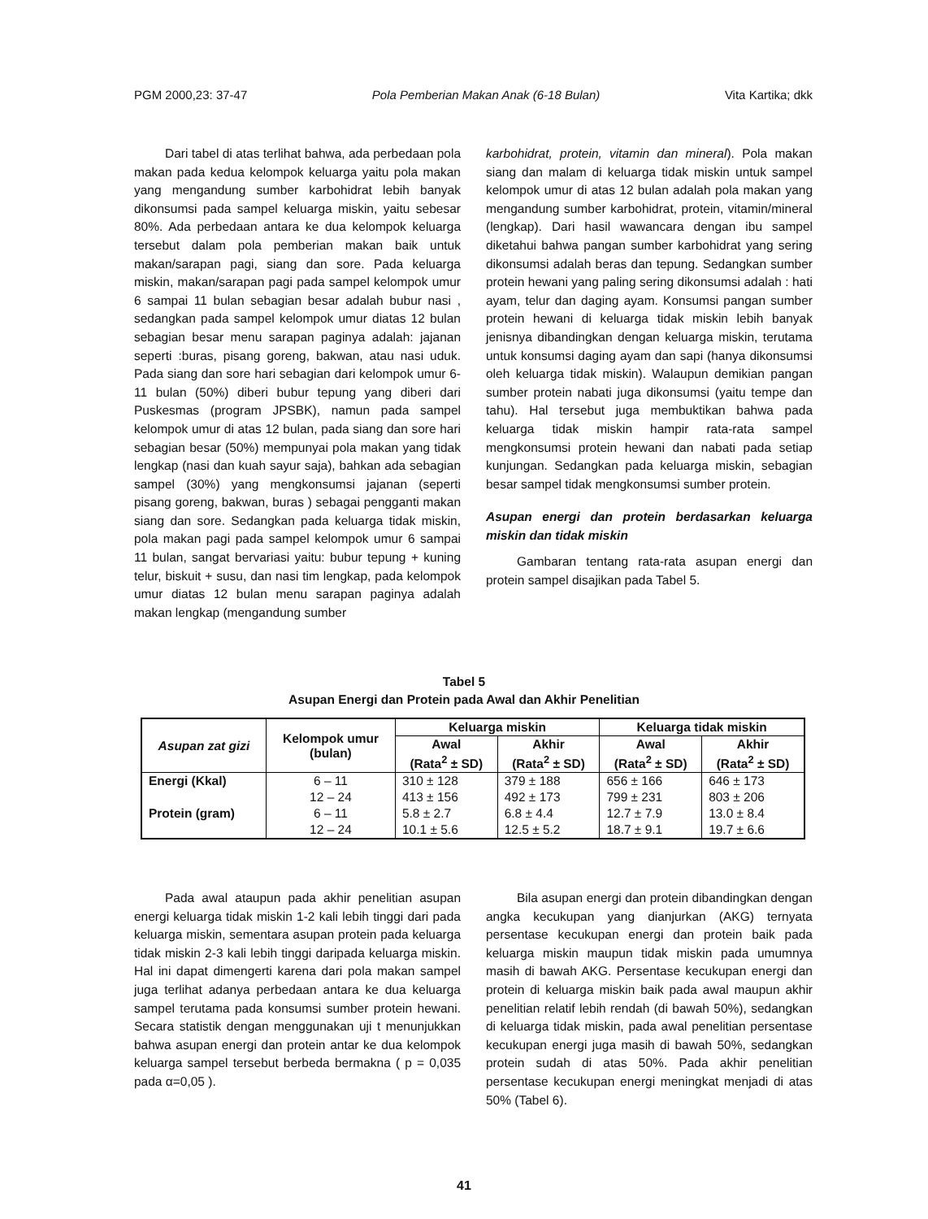PGM 2000,23: 37-47 Pola Pemberian Makan Anak (6-18 Bulan) Vita Kartika; dkk
Dari tabel di atas terlihat bahwa, ada perbedaan pola makan pada kedua kelompok keluarga yaitu pola makan yang mengandung sumber karbohidrat lebih banyak dikonsumsi pada sampel keluarga miskin, yaitu sebesar 80%. Ada perbedaan antara ke dua kelompok keluarga tersebut dalam pola pemberian makan baik untuk makan/sarapan pagi, siang dan sore. Pada keluarga miskin, makan/sarapan pagi pada sampel kelompok umur 6 sampai 11 bulan sebagian besar adalah bubur nasi , sedangkan pada sampel kelompok umur diatas 12 bulan sebagian besar menu sarapan paginya adalah: jajanan seperti :buras, pisang goreng, bakwan, atau nasi uduk. Pada siang dan sore hari sebagian dari kelompok umur 6-11 bulan (50%) diberi bubur tepung yang diberi dari Puskesmas (program JPSBK), namun pada sampel kelompok umur di atas 12 bulan, pada siang dan sore hari sebagian besar (50%) mempunyai pola makan yang tidak lengkap (nasi dan kuah sayur saja), bahkan ada sebagian sampel (30%) yang mengkonsumsi jajanan (seperti pisang goreng, bakwan, buras ) sebagai pengganti makan siang dan sore. Sedangkan pada keluarga tidak miskin, pola makan pagi pada sampel kelompok umur 6 sampai 11 bulan, sangat bervariasi yaitu: bubur tepung + kuning telur, biskuit + susu, dan nasi tim lengkap, pada kelompok umur diatas 12 bulan menu sarapan paginya adalah makan lengkap (mengandung sumber
karbohidrat, protein, vitamin dan mineral). Pola makan siang dan malam di keluarga tidak miskin untuk sampel kelompok umur di atas 12 bulan adalah pola makan yang mengandung sumber karbohidrat, protein, vitamin/mineral (lengkap). Dari hasil wawancara dengan ibu sampel diketahui bahwa pangan sumber karbohidrat yang sering dikonsumsi adalah beras dan tepung. Sedangkan sumber protein hewani yang paling sering dikonsumsi adalah : hati ayam, telur dan daging ayam. Konsumsi pangan sumber protein hewani di keluarga tidak miskin lebih banyak jenisnya dibandingkan dengan keluarga miskin, terutama untuk konsumsi daging ayam dan sapi (hanya dikonsumsi oleh keluarga tidak miskin). Walaupun demikian pangan sumber protein nabati juga dikonsumsi (yaitu tempe dan tahu). Hal tersebut juga membuktikan bahwa pada keluarga tidak miskin hampir rata-rata sampel mengkonsumsi protein hewani dan nabati pada setiap kunjungan. Sedangkan pada keluarga miskin, sebagian besar sampel tidak mengkonsumsi sumber protein.
Asupan energi dan protein berdasarkan keluarga miskin dan tidak miskin
Gambaran tentang rata-rata asupan energi dan protein sampel disajikan pada Tabel 5.
Tabel 5
Asupan Energi dan Protein pada Awal dan Akhir Penelitian
| Asupan zat gizi | Kelompok umur (bulan) | Keluarga miskin | | Keluarga tidak miskin | |
| --- | --- | --- | --- | --- | --- |
| | | Awal | Akhir | Awal | Akhir |
| | | (Rata<sup>2</sup> ± SD) | (Rata<sup>2</sup> ± SD) | (Rata<sup>2</sup> ± SD) | (Rata<sup>2</sup> ± SD) |
| Energi (Kkal) | 6 – 11 | 310 ± 128 | 379 ± 188 | 656 ± 166 | 646 ± 173 |
| | 12 – 24 | 413 ± 156 | 492 ± 173 | 799 ± 231 | 803 ± 206 |
| Protein (gram) | 6 – 11 | 5.8 ± 2.7 | 6.8 ± 4.4 | 12.7 ± 7.9 | 13.0 ± 8.4 |
| | 12 – 24 | 10.1 ± 5.6 | 12.5 ± 5.2 | 18.7 ± 9.1 | 19.7 ± 6.6 |
Pada awal ataupun pada akhir penelitian asupan energi keluarga tidak miskin 1-2 kali lebih tinggi dari pada keluarga miskin, sementara asupan protein pada keluarga tidak miskin 2-3 kali lebih tinggi daripada keluarga miskin. Hal ini dapat dimengerti karena dari pola makan sampel juga terlihat adanya perbedaan antara ke dua keluarga sampel terutama pada konsumsi sumber protein hewani. Secara statistik dengan menggunakan uji t menunjukkan bahwa asupan energi dan protein antar ke dua kelompok keluarga sampel tersebut berbeda bermakna ( p = 0,035 pada α=0,05 ).
Bila asupan energi dan protein dibandingkan dengan angka kecukupan yang dianjurkan (AKG) ternyata persentase kecukupan energi dan protein baik pada keluarga miskin maupun tidak miskin pada umumnya masih di bawah AKG. Persentase kecukupan energi dan protein di keluarga miskin baik pada awal maupun akhir penelitian relatif lebih rendah (di bawah 50%), sedangkan di keluarga tidak miskin, pada awal penelitian persentase kecukupan energi juga masih di bawah 50%, sedangkan protein sudah di atas 50%. Pada akhir penelitian persentase kecukupan energi meningkat menjadi di atas 50% (Tabel 6).
41